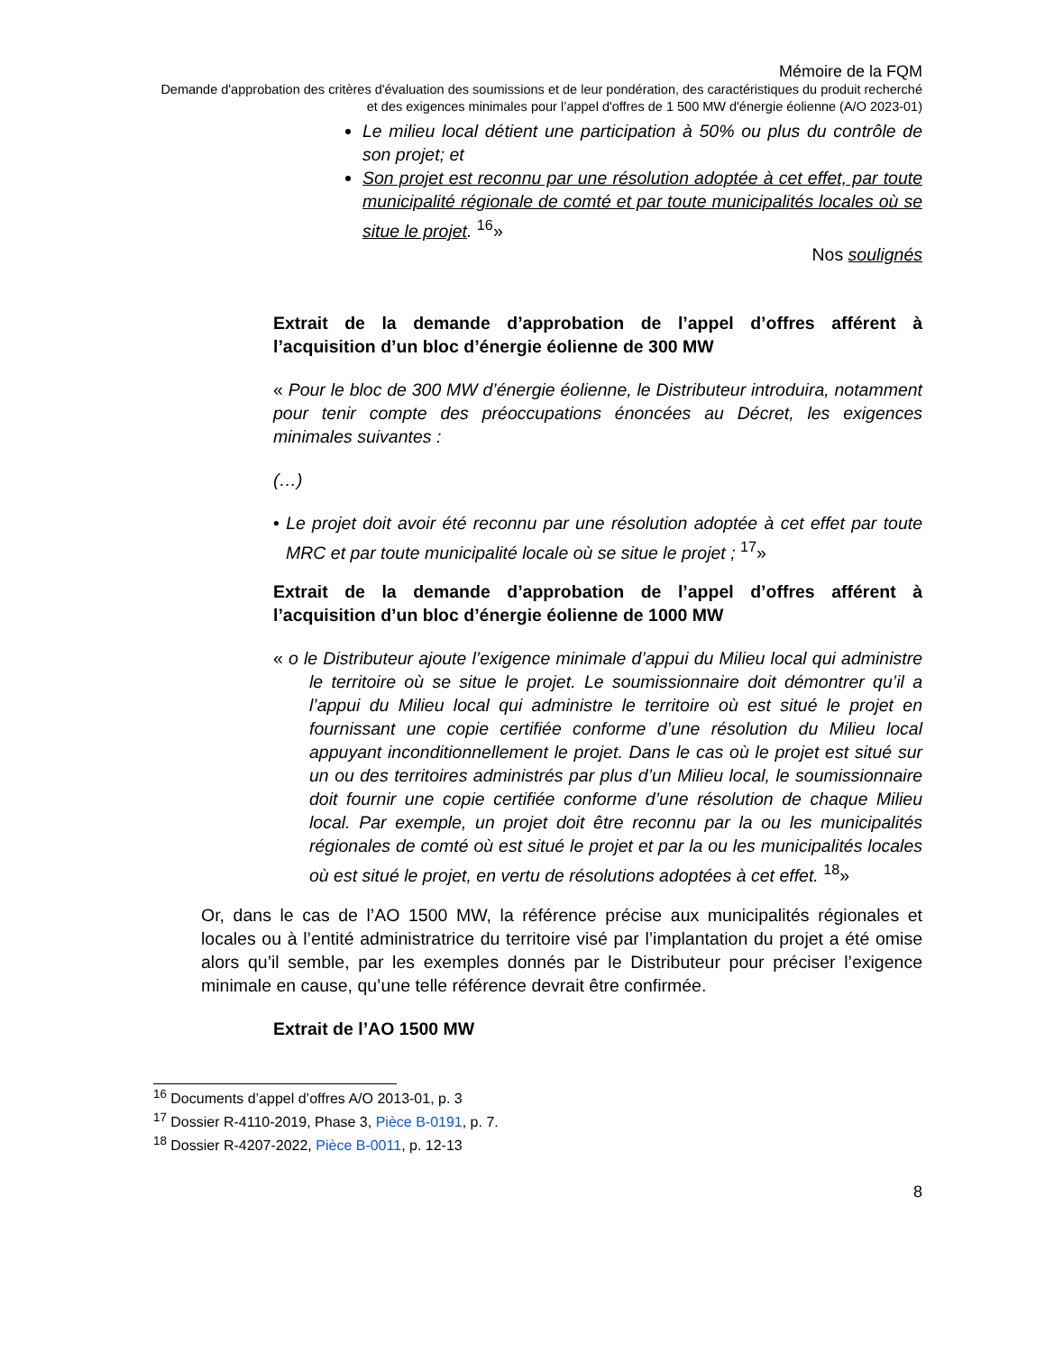Mémoire de la FQM
Demande d'approbation des critères d'évaluation des soumissions et de leur pondération, des caractéristiques du produit recherché et des exigences minimales pour l’appel d'offres de 1 500 MW d'énergie éolienne (A/O 2023-01)
Le milieu local détient une participation à 50% ou plus du contrôle de son projet; et
Son projet est reconnu par une résolution adoptée à cet effet, par toute municipalité régionale de comté et par toute municipalités locales où se situe le projet. <sup>16</sup>»
Nos soulignés
Extrait de la demande d’approbation de l’appel d’offres afférent à l’acquisition d’un bloc d’énergie éolienne de 300 MW
« Pour le bloc de 300 MW d’énergie éolienne, le Distributeur introduira, notamment pour tenir compte des préoccupations énoncées au Décret, les exigences minimales suivantes :
(…)
• Le projet doit avoir été reconnu par une résolution adoptée à cet effet par toute MRC et par toute municipalité locale où se situe le projet ; <sup>17</sup>»
Extrait de la demande d’approbation de l’appel d’offres afférent à l’acquisition d’un bloc d’énergie éolienne de 1000 MW
« o le Distributeur ajoute l’exigence minimale d’appui du Milieu local qui administre le territoire où se situe le projet. Le soumissionnaire doit démontrer qu’il a l’appui du Milieu local qui administre le territoire où est situé le projet en fournissant une copie certifiée conforme d’une résolution du Milieu local appuyant inconditionnellement le projet. Dans le cas où le projet est situé sur un ou des territoires administrés par plus d’un Milieu local, le soumissionnaire doit fournir une copie certifiée conforme d’une résolution de chaque Milieu local. Par exemple, un projet doit être reconnu par la ou les municipalités régionales de comté où est situé le projet et par la ou les municipalités locales où est situé le projet, en vertu de résolutions adoptées à cet effet. <sup>18</sup>»
Or, dans le cas de l’AO 1500 MW, la référence précise aux municipalités régionales et locales ou à l’entité administratrice du territoire visé par l’implantation du projet a été omise alors qu’il semble, par les exemples donnés par le Distributeur pour préciser l’exigence minimale en cause, qu’une telle référence devrait être confirmée.
Extrait de l’AO 1500 MW
<sup>16</sup> Documents d’appel d’offres A/O 2013-01, p. 3
<sup>17</sup> Dossier R-4110-2019, Phase 3, Pièce B-0191, p. 7.
<sup>18</sup> Dossier R-4207-2022, Pièce B-0011, p. 12-13
8